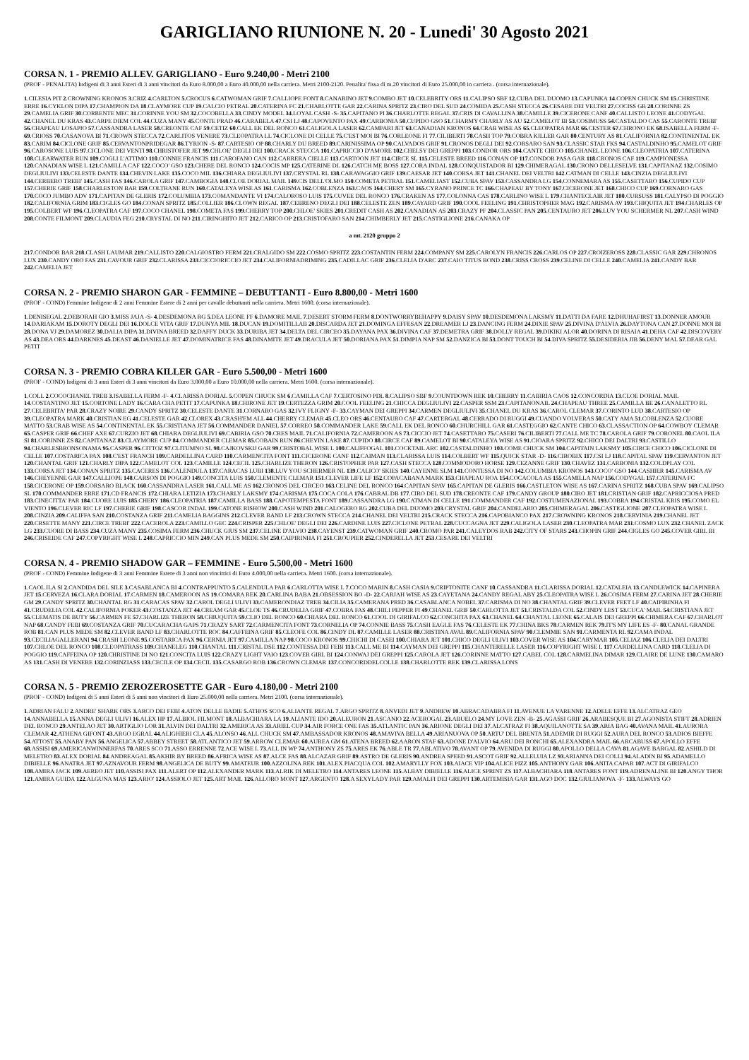GARIGLIANO RIUNIONE N. 20 - Lunedi' 30 Agosto 2021
CORSA N. 1 - PREMIO ALLEV. GARIGLIANO - Euro 9.240,00 - Metri 2100
(PROF - PENALITA) Indigeni di 3 anni Esteri di 3 anni vincitori da Euro 8.000,00 a Euro 40.000,00 nella carriera. Metri 2100-2120. Penalita' fissa di m.20 vincitori di Euro 25.000,00 in carriera . (corsa internazionale).
1.CILESIA PIT 2.CROWNING KRONOS 3.CRIZ 4.CARLTON 5.CROCUS 6.CATWOMAN GRIF 7.CALLIOPE FONT 8.CANARINO JET 9.COMBO JET 10.CELEBRITY ORS 11.CALIPSO SBF 12.CUBA DEL DUOMO 13.CAPUNKA 14.COPEN CHUCK SM 15.CHRISTINE ERRE 16.CYKLON DIPA 17.CHAMPION DA 18.CLAYMORE CUP 19.CALCIO PETRAL 20.CATERINA FC 21.CHARLOTTE GAR 22.CARINA SPRITZ 23.CIRO DEL SUD 24.COMIDA 25.CASH STECCA 26.CESARE DEI VELTRI 27.COCISS GB 28.CORINNE ZS 29.CAMELIA GRIF 30.CORRENTE MEC 31.CORINNE YOU SM 32.COCOBELLA 33.CINDY MODEL 34.LOYAL CASH -S- 35.CAPITANO PI 36.CHARLOTTE REGAL 37.CRIS DI CAVALLINA 38.CAMILLE 39.CICERONE CANF 40.CALLISTO LEONE 41.CODYGAL 42.CHANEL DU KRAS 43.CARPE DIEM COL 44.CUZA MANY 45.CONTE PRAD 46.CARABELA 47.CSI LJ 48.CAPOVENTO PAX 49.CARBONIA 50.CUPIDO GSO 51.CHARMY CHARLY AS AU 52.CAMELOT BI 53.COSIMUSS 54.CASTALDO CAS 55.CARONTE TREBI' 56.CHAPEAU LOSAPIO 57.CASSANDRA LASER 58.CREONTE CAF 59.CETIZ 60.CALL EK DEL RONCO 61.CALIGOLA LASER 62.CAMPARI JET 63.CANADIAN KRONOS 64.CRAB WISE AS 65.CLEOPATRA MAR 66.CESTER 67.CHRONO EK 68.ISABELLA FERM -F- 69.CRIOSS 70.CASANOVA BI 71.CROWN STECCA 72.CARLITOS VENERE 73.CLEOPATRA LL 74.CICLONE DI CELLE 75.C'EST MOI BI 76.CORLEONE FI 77.CILIBERTI 78.CASH TOP 79.COBRA KILLER GAR 80.CENTURY AS 81.CALIFORNIA 82.CONTINENTAL EK 83.CARIM 84.CICLONE GRIF 85.CERVANTONPRIDEGAR 86.TYRION -S- 87.CARTESIO OP 88.CHARLY DU BREED 89.CARINISSIMA OP 90.CALVADOS GRIF 91.CRONOS DEGLI DEI 92.CORSARO SAN 93.CLASSIC STAR FKS 94.CASTALDINHO 95.CAMELOT GRIF 96.CAROSONE LUIS 97.CICLONE DEI VENTI 98.CHRISTOFER JET 99.CHLOE' DEGLI DEI 100.CRACK STECCA 101.CAPRICCIO D'AMORE 102.CHELSY DEI GREPPI 103.CONDOR ORS 104.CANTE CHICO 105.CHANEL LEONE 106.CLEOPATRIA 107.CATERINA 108.CLEARWATER RUN 109.COGLI L'ATTIMO 110.CONNIE FRANCIS 111.CAROFANO CAN 112.CARRERA CIELLE 113.CARTOON JET 114.CIRCE SL 115.CELESTE BREED 116.CONAN OP 117.CONDOR PASA GAR 118.CRONOS CAF 119.CAMPIONESSA 120.CANADIAN WISE L 121.CAMILLA CAF 122.COCO' GSO 123.CHERE DEL RONCO 124.COCIS MP 125.CATERINE DL 126.CATCH ME BOSS 127.CORA INDAL 128.CONQUISTADOR BI 129.CHIMERAGAL 130.CRONO DELLESELVE 131.CAPITANAZ 132.COSIMO DEGLIULIVI 133.CELESTE DANTE 134.CHEVIN LAKE 135.COCO MIL 136.CHIARA DEGLIULIVI 137.CRYSTAL RL 138.CARAVAGGIO GRIF 139.CAESAR JET 140.CORSA JET 141.CHANEL DEI VELTRI 142.CATMAN DI CELLE 143.CINZIA DEGLIULIVI 144.CERBERO TREBI' 145.CASH FAS 146.CAROLA GRIF 147.CAMBOGIA 148.CLOE DORIAL MAIL 149.CIS DELL'OLMO 150.COMETA PETRAL 151.CAMELIAST 152.CUBA SPAV 153.CASSANDRA LG 154.CONNEMARA AS 155.CASETTARO 156.CUPIDO CUP 157.CHERIE GRIF 158.CHARLESTON BAR 159.COLTRANE RUN 160.CATALEYA WISE AS 161.CARISMA 162.COBLENZA 163.CAOS 164.CHERY SM 165.CYRANO PRINCE TC 166.CHAPEAU BY TONY 167.CICERONE JET 168.CHICO CUP 169.CORNARO GAS 170.COCO JUMBO ADV 171.CAPITAN DE GLERIS 172.COLUMBIA 173.COMANDANTE VI 174.CALOROSO LUIS 175.CUVEE DEL RONCO 176.CRAKEN AS 177.COLONNA CAS 178.CARLINO WISE L 179.CHANTECLAIR JET 180.CURSUSS 181.CALYPSO DI POGGIO 182.CALIFORNIA GRIM 183.CIGLES GO 184.CONAN SPRITZ 185.COLLIER 186.CLOWN REGAL 187.CEBRENO DEGLI DEI 188.CELESTE ZEN 189.CAYARD GRIF 190.COOL FEELING 191.CHRISTOPHER MAG 192.CARISMA AV 193.CHIQUITA JET 194.CHARLES OP 195.COLBERT WF 196.CLEOPATRA CAF 197.COCO CHANEL 198.COMETA FAS 199.CHERRY TOP 200.CHLOE' SKIES 201.CREDIT CASH AS 202.CANADIAN AS 203.CRAZY PF 204.CLASSIC PAN 205.CENTAURO JET 206.LUV YOU SCHERMER NL 207.CASH WIND 208.CONTE FILMONT 209.CLAUDIA FEG 210.CRYSTAL DI NO 211.CIRINGHITO JET 212.CARICO OP 213.CRISTOFARO SAN 214.CHIMBERLY JET 215.CASTIGLIONE 216.CANAKA OP
a mt. 2120 gruppo 2
217.CONDOR BAR 218.CLASH LAUMAR 219.CALLISTO 220.CALGIOSTRO FERM 221.CRALGIDO SM 222.COSMO SPRITZ 223.COSTANTIN FERM 224.COMPANY SM 225.CAROLYN FRANCIS 226.CARLOS OP 227.CROIZEROSS 228.CLASSIC GAR 229.CHRONOS LUX 230.CANDY ORO FAS 231.CAVOUR GRIF 232.CLARISSA 233.CICCIORICCIO JET 234.CALIFORNIADRIMING 235.CADILLAC GRIF 236.CLELIA D'ARC 237.CAIO TITUS BOND 238.CRISS CROSS 239.CELINE DI CELLE 240.CAMELIA 241.CANDY BAR 242.CAMELIA JET
CORSA N. 2 - PREMIO SHARON GAR - FEMMINE – DEBUTTANTI - Euro 8.800,00 - Metri 1600
(PROF - COND) Femmine Indigene di 2 anni Femmine Estere di 2 anni per cavalle debuttanti nella carriera. Metri 1600. (corsa internazionale).
1.DENISEGAL 2.DEBORAH GIO 3.MISS JAJA -S- 4.DESDEMONA RG 5.DEA LEONE FF 6.DAMORE MAIL 7.DESERT STORM FERM 8.DONTWORRYBEHAPPY 9.DAISY SPAV 10.DESDEMONA LAKSMY 11.DATTI DA FARE 12.DHUHAFIRST 13.DONNER AMOUR 14.DARIAKAM 15.DOROTY DEGLI DEI 16.DOLCE VITA GRIF 17.DUNYA MIL 18.DUCAN 19.DOMITILLAB 20.DISCARDA JET 21.DOMINGA EFFESAN 22.DREAMER LJ 23.DANCING FERM 24.DIXIE SPAV 25.DIVINA D'ALVIA 26.DAYTONA CAN 27.DONNE MOI BI 28.DONA VJ 29.DAMOREZ 30.DALIA DIPA 31.DIVINA BREED 32.DAFFY DUCK 33.DURIBA JET 34.DELTA DEL CIRCEO 35.DAYANA PAX 36.DIVINA CAF 37.DEMETRA GRIF 38.DOLLY REGAL 39.DIKIKI ALOR 40.DORINA DI RISAIA 41.DEHA CAF 42.DISCOVERY AS 43.DEA ORS 44.DARKNES 45.DEAST 46.DANIELLE JET 47.DOMINATRICE FAS 48.DINAMITE JET 49.DRACULA JET 50.DORIANA PAX 51.DIMPIA NAP SM 52.DANZICA BI 53.DONT TOUCH BI 54.DIVA SPRITZ 55.DESIDERIA JIB 56.DENY MAL 57.DEAR GAL PETIT
CORSA N. 3 - PREMIO COBRA KILLER GAR - Euro 5.500,00 - Metri 1600
(PROF - COND) Indigeni di 3 anni Esteri di 3 anni vincitori da Euro 3.000,00 a Euro 10.000,00 nella carriera. Metri 1600. (corsa internazionale).
1.COLL 2.COCOCHANEL TREB 3.ISABELLA FERM -F- 4.CLARISSA DORIAL 5.COPEN CHUCK SM 6.CAMILLA CAF 7.CERTOSINO PDL 8.CALIPSO SBF 9.COUNTDOWN REK 10.CHERRY 11.CABIRIA CAOS 12.CONCORDIA 13.CLOE DORIAL MAIL 14.COSTANTINO JET 15.CORTONE LADY 16.CARA CHA PETIT 17.CAPUNKA 18.CHIRONE JET 19.CERTEZZA GRIM 20.COOL FEELING 21.CHICCA DEGLIULIVI 22.CASPER SSM 23.CAPITANONAIL 24.CHAPEAU THREE 25.CAMILLA BE 26.CANALETTO RL 27.CELEBRITA' PAR 28.CRAZY NOIRE 29.CANDY SPRITZ 30.CELESTE DANTE 31.CORNARO GAS 32.IVY FLIGNY -F- 33.CAYMAN DEI GREPPI 34.CARMEN DEGLIULIVI 35.CHANEL DU KRAS 36.CAROL CLEMAR 37.CORINTO LUD 38.CARTESIO OP 39.CLEOPATRA MARK 40.CRISTIAN EG 41.CELESTE GAR 42.CLOREX 43.CRASH'EM ALL 44.CHERRY CLEMAR 45.CLEO ORS 46.CENTAURO CAF 47.CARTERGAL 48.CERRADO DI RUGGI 49.CUANDO VOLVERAS 50.CATY AMA 51.COBLENZA 52.CUORE MATTO 53.CRAB WISE AS 54.CONTINENTAL EK 55.CRISTIANA JET 56.COMMANDER DANIEL 57.CORREO 58.COMMANDER LAKE 59.CALL EK DEL RONCO 60.CHURCHILL GAR 61.CASTEGGIO 62.CANTE CHICO 63.CLASSACTION OP 64.COWBOY CLEMAR 65.CASPER GRIF 66.CHEF AXE 67.CURZIO JET 68.CHIARA DEGLIULIVI 69.CABIRIA GSO 70.CRES MAIL 71.CALIFORNIA 72.CAMEROON AS 73.CICCIO JET 74.CASETTARO 75.CASERI 76.CILIBERTI 77.CALL ME TC 78.CAROLA GRIF 79.CORONEL 80.CAOL ILA SI 81.CORINNE ZS 82.CAPITANAZ 83.CLAYMORE CUP 84.COMMANDER CLEMAR 85.COBAIN RUN 86.CHEVIN LAKE 87.CUPIDO 88.CIRCE CAF 89.CAMELOT BI 90.CATALEYA WISE AS 91.CIOARA SPRITZ 92.CHICO DEI DALTRI 93.CASTILLO 94.CHARLESBRONSONAMA 95.CASPER 96.CITTOZ 97.CLITUMNO SL 98.CAJKOVSKIJ GAR 99.CRISTOBAL WISE L 100.CALIFFOGAL 101.COCKTAIL ARC 102.CASTALDINHO 103.COME CHUCK SM 104.CAPITAIN LAKSMY 105.CIRCE CHICO 106.CICLONE DI CELLE 107.COSTARICA PAX 108.C'EST FRANCH 109.CARDELLINA CARD 110.CARMENCITA FONT 111.CICERONE CANF 112.CAIMAN 113.CLARISSA LUIS 114.COLBERT WF 115.QUICK STAR -D- 116.CIROBIX 117.CSI LJ 118.CAPITAL SPAV 119.CERVANTON JET 120.CHANTAL GRIF 121.CHARLY DIPA 122.CAMELOT COL 123.CAMILLE 124.CECIL 125.CHARLIZE THERON 126.CRISTOPHER PAR 127.CASH STECCA 128.COMMODORO HORSE 129.CEZANNE GRIF 130.CHAVEZ 131.CARBONIA 132.COLDPLAY COL 133.CORSA JET 134.CONAN SPRITZ 135.CACERES 136.CALENDULA 137.CARACAS LUBI 138.LUV YOU SCHERMER NL 139.CALICO' SKIES 140.CAYENNE SLM 141.CONTESSA DI NO 142.COLUMBIA KRONOS 143.COCO' GSO 144.CASHIER 145.CARISMA AV 146.CHEYENNE GAR 147.CALLIOPE 148.CARSON DI POGGIO 149.CONCITA LUIS 150.CLEMENTE CLEMAR 151.CLEVER LIFE LF 152.COPACABANA MARK 153.CHAPEAU ROA 154.COCACOLA AS 155.CAMILLA NAP 156.CODYGAL 157.CATERINA FC 158.CICERONE OP 159.CORSARO BLACK 160.CASSANDRA LASER 161.CALL ME AS 162.CRONOS DEL CIRCEO 163.CELINE DEL RONCO 164.CAPITAN SPAV 165.CAPITAN DE GLERIS 166.CASTLETON WISE AS 167.CARINA SPRITZ 168.CUBA SPAV 169.CALIPSO SL 170.COMMANDER ERRE 171.CD FRANCIS 172.CHIARA LETIZIA 173.CHARLY LAKSMY 174.CARISMA 175.COCA COLA 176.CABRAL DB 177.CIRO DEL SUD 178.CREONTE CAF 179.CANDY GROUP 180.CIRO JET 181.CRISTIAN GRIF 182.CAPRICCIOSA PRED 183.CINECITTA' PAR 184.CUORE LUIS 185.CHERY 186.CLEOPATRIA 187.CAMILLA BASS 188.CAPOTEMPESTA FONT 189.CASSANDRA LG 190.CATMAN DI CELLE 191.COMMANDER CAF 192.COSTUMENAZIONAL 193.COBRA 194.CRISTAL KRIS 195.COMO EL VIENTO 196.CLEVER RIC LF 197.CHERIE GRIF 198.CASCOR INDAL 199.CATONE RISHOW 200.CASH WIND 201.CALOGERO RG 202.CUBA DEL DUOMO 203.CRYSTAL GRIF 204.CANDELARIO 205.CHIMERAGAL 206.CASTIGLIONE 207.CLEOPATRA WISE L 208.CINZIA 209.CALIFFA SAN 210.COSTANZA GRIF 211.CAMELIA BAGGINS 212.CLEVER BAND LF 213.CROWN STECCA 214.CHANEL DEI VELTRI 215.CRACK STECCA 216.CAPOBIANCO PAX 217.CROWNING KRONOS 218.CERVINIA 219.CHANEL JET 220.CRSETTE MANY 221.CIRCE TREBI' 222.CACEROLA 223.CAMILLO GEC 224.CRISPER 225.CHLOE' DEGLI DEI 226.CARDINE LUIS 227.CICLONE PETRAL 228.CUCCAGNA JET 229.CALIGOLA LASER 230.CLEOPATRA MAR 231.COSMO LUX 232.CHANEL ZACK LG 233.CUORE DI BASS 234.CUZA MANY 235.COSIMA FERM 236.CHUCK GIUS SM 237.CELINE D'ALVIO 238.CAYENST 239.CATWOMAN GRIF 240.CROMO PAR 241.CALEYDOS RAB 242.CITY OF STARS 243.CHOPIN GRIF 244.CIGLES GO 245.COVER GIRL BI 246.CRISEIDE CAF 247.COPYRIGHT WISE L 248.CAPRICCIO MIN 249.CAN PLUS MEDE SM 250.CAIPIRINHA FI 251.CROUPIER 252.CINDERELLA JET 253.CESARE DEI VELTRI
CORSA N. 4 - PREMIO SHADOW GAR – FEMMINE - Euro 5.500,00 - Metri 1600
(PROF - COND) Femmine Indigene di 3 anni Femmine Estere di 3 anni non vincitrici di Euro 4.000,00 nella carriera. Metri 1600. (corsa internazionale).
1.CAOL ILA SI 2.CANDIDA DEL SILE 3.CASABLANCA BI 4.CONTRAPPUNTO 5.CALENDULA PAR 6.CARLOTTA WISE L 7.COCO MARIN 8.CASH CASIA 9.CRIPTONITE CANF 10.CASSANDRA 11.CLARISSA DORIAL 12.CATALEIA 13.CANDLEWICK 14.CAPINERA JET 15.CERVEZA 16.CLARA DORIAL 17.CARMEN 18.CAMEROON AS 19.COMARA REK 20.CARLINA BABA 21.OBSESSION BO -D- 22.CARJAH WISE AS 23.CAYETANA 24.CANDY REGAL ABY 25.CLEOPATRA WISE L 26.COSIMA FERM 27.CARINA JET 28.CHERIE GM 29.CANDY SPRITZ 30.CHANTAL RG 31.CARACAS SPAV 32.CAROL DEGLI ULIVI 33.CAMERONDIAZ TREB 34.CILIA 35.CAMERANA PRED 36.CASABLANCA NOBEL 37.CARISMA DI NO 38.CHANTAL GRIF 39.CLEVER FEET LF 40.CAIPIRINHA FI 41.CRUDELIA COL 42.CALIFORNIA POKER 43.COSTANZA JET 44.CREAM GAR 45.CLOE TS 46.CRUDELIA GRIF 47.COBRA FAS 48.CHILI PEPPER FI 49.CHANEL GRIF 50.CARLOTTA JET 51.CRISTALDA COL 52.CINDY LEST 53.CUCA' MAIL 54.CRISTIANA JET 55.CLEMATIS DE BUTY 56.CARMEN FE 57.CHARLIZE THERON 58.CHIUQUITA 59.CLIO DEL RONCO 60.CHIARA DEL RONCO 61.COOL DI GIRIFALCO 62.CONCHITA PAX 63.CHANEL 64.CHANTAL LEONE 65.CALAIS DEI GREPPI 66.CHIMERA CAF 67.CHARLOT NAP 68.CANDY FEBI 69.COSTANZA GRIF 70.CUCARACHA GAPS 71.CRAZY SART 72.CARMENCITA FONT 73.CORNELIA OP 74.CONNIE BASS 75.CASH EAGLE FAS 76.CELESTE EK 77.CHINA BKS 78.CARMEN REK 79.IT'S MY LIFE ES -F- 80.CANAL GRANDE ROB 81.CAN PLUS MEDE SM 82.CLEVER BAND LF 83.CHARLOTTE ROC 84.CAFFEINA GRIF 85.CLEOFE COL 86.CINDY DL 87.CAMILLE LASER 88.CRISTINA AVAL 89.CALIFORNIA SPAV 90.CLEMMIE SAN 91.CARMENTA RL 92.CAMA INDAL 93.CECILIAGALLERANI 94.CRASH LEONE 95.COSTARICA PAX 96.CERNIA JET 97.CAMILLA NAP 98.COCO KRONOS 99.CHICHI DI CASEI 100.CHIARA JET 101.CHICO DEGLI ULIVI 103.COVER WISE AS 104.CARYMAR 105.CELIAZ 106.CLELIA DEI DALTRI 107.CHLOE DEL RONCO 108.CLEOPATRASS 109.CHANELEG 110.CHANTAL 111.CRISTAL DSE 112.CONTESSA DEI FEBI 113.CALL ME BI 114.CAYMAN DEI GREPPI 115.CHANTERELLE LASER 116.COPYRIGHT WISE L 117.CARDELLINA CARD 118.CLELIA DI POGGIO 119.CAFFEINA OP 120.CHRISTINE DI NO 121.CONCITA LUIS 122.CRAZY LIGHT VAIO 123.COVER GIRL BI 124.CONWAJ DEI GREPPI 125.CAROLA JET 126.CORINNE MATTO 127.CABEL COL 128.CARMELINA DIMAR 129.CLAIRE DE LUNE 130.CAMARO AS 131.CASH DI VENERE 132.CORINZIASS 133.CECILE OP 134.CECIL 135.CASARGO ROB 136.CROWN CLEMAR 137.CONCORDDELCOLLE 138.CHARLOTTE REK 139.CLARISSA LONS
CORSA N. 5 - PREMIO ZEROZEROSETTE GAR - Euro 4.180,00 - Metri 2100
(PROF - COND) Indigeni di 5 anni Esteri di 5 anni non vincitori di Euro 25.000,00 nella carriera. Metri 2100. (corsa internazionale).
1.ADRIAN FALU 2.ANDRE' SHARK ORS 3.ARCO DEI FEBI 4.ATON DELLE BADIE 5.ATHOS SCO 6.ALIANTE REGAL 7.ARGO SPRITZ 8.ANVEDI JET 9.ANDREW 10.ABRACADABRA FI 11.AVENUE LA VARENNE 12.ADELE EFFE 13.ALCATRAZ GEO 14.ANNABELLA 15.ANNA DEGLI ULIVI 16.ALEX HP 17.ALBIOL FILMONT 18.ALBACHIARA LA 19.ALIANTE IDO 20.ALEURON 21.ASCANIO 22.ACEROGAL 23.ABUELO 24.MY LOVE ZEN -B- 25.AGASSI GRIF 26.ARABESQUE BI 27.AGONISTA STIFT 28.ADRIEN DEL RONCO 29.ANTELAO JET 30.ARTIGLIO LOR 31.ALVIN DEI DALTRI 32.AMERICA AS 33.ARIEL CUP 34.AIR FORCE ONE FAS 35.ATLANTIC PAN 36.ARIONE DEGLI DEI 37.ALCATRAZ FI 38.AQUILANOTTE SA 39.ARIA BAG 40.AVANA MAIL 41.AURORA CLEMAR 42.ATHENA GIFONT 43.ARGO EGRAL 44.ALIGHIERI CLA 45.ALONSO 46.ALL CHUCK SM 47.AMBASSADOR KRONOS 48.AMAVIVA BELLA 49.ARIANUOVA OP 50.ARTU' DEL BRENTA 51.ADEMIR DI RUGGI 52.AURA DEL RONCO 53.ADIOS BIEFFE 54.ATTOST 55.ANABY PAN 56.ANGELICA 57.ABBEY STREET 58.ATLANTICO JET 59.ARROW CLEMAR 60.AUREA GM 61.ATENA BREED 62.AARON STAF 63.ADONE D'ALVIO 64.ARU DEI RONCHI 65.ALEXANDRA MAIL 66.ARCABUSS 67.APOLLO EFFE 68.ASSISI 69.AMERICANWINNERFAS 70.ARES SCO 71.ASSO ERRENNE 72.ACE WISE L 73.ALL IN WP 74.ANTHONY ZS 75.ARES EK 76.ABLE TR 77.ABLATIVO 78.AVANT OP 79.AVENIDA DI RUGGI 80.APOLLO DELLA CAVA 81.AGAVE BARGAL 82.ASHILD DI MELETRO 83.ALEX DORIAL 84.ANDREAGAL 85.AKHIR BY BREED 86.AFRICA WISE AS 87.ALCE FAS 88.ALCAZAR GRIF 89.ASTRO DE GLERIS 90.ANDREA SPEED 91.ASCOT GRIF 92.ALLELUIA LZ 93.ARIANNA DEI COLLI 94.ALADIN BI 95.ADAMELLO DIBIELLE 96.ANATRA JET 97.AZNAVOUR FERM 98.ANGELICA DE BUTY 99.AMATEUR 100.AZZOLINA REK 101.ALEX PIACQUA COL 102.AMARYLLY FOX 103.AIACE VIP 104.ALICE PIZZ 105.ANTHONY GAR 106.ANITA CAPAR 107.ACT DI GIRIFALCO 108.AMIRA JACK 109.AEREO JET 110.ASSISI PAX 111.ALERT OP 112.ALEXANDER MARK 113.ALRIK DI MELETRO 114.ANTARES LEONE 115.ALBAY DIBIELLE 116.ALICE SPRINT ZS 117.ALBACHIARA 118.ANTARES FONT 119.ADRENALINE BI 120.ANGY THOR 121.AMIRA GUIDA 122.ALGUNA MAS 123.ARIO' 124.ASSIOLO JET 125.ART MAIL 126.ALLORO MONT 127.ARGENTO 128.A SEXYLADY PAR 129.AMALFI DEI GREPPI 130.ARTEMISIA GAR 131.AGO DOC 132.GIULIANOVA -F- 133.ALWAYS GO